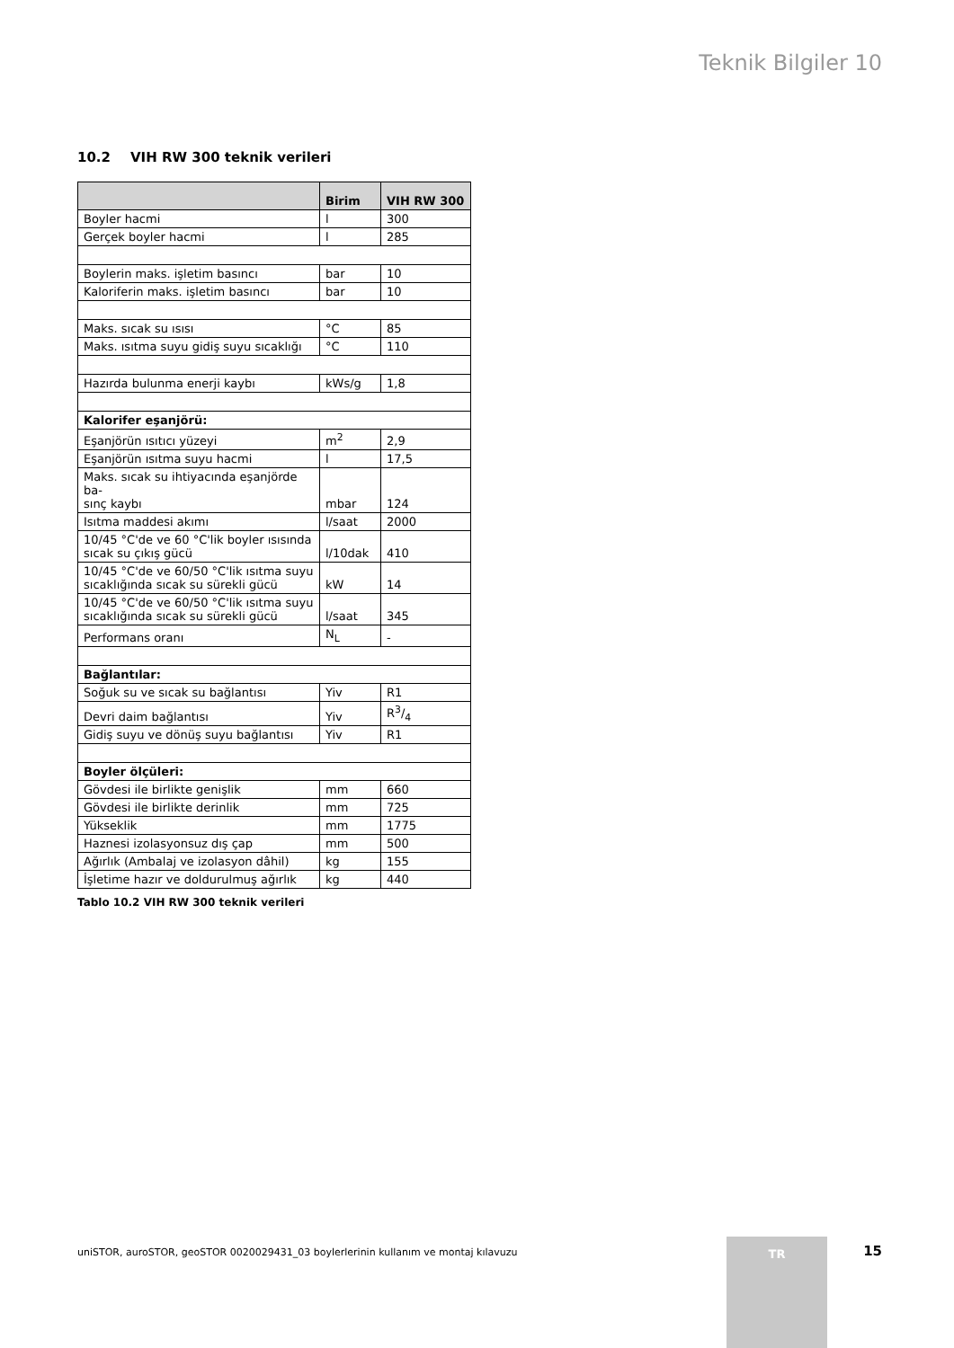Teknik Bilgiler 10
10.2 VIH RW 300 teknik verileri
| | Birim | VIH RW 300 |
| --- | --- | --- |
| Boyler hacmi | l | 300 |
| Gerçek boyler hacmi | l | 285 |
| Boylerin maks. işletim basıncı | bar | 10 |
| Kaloriferin maks. işletim basıncı | bar | 10 |
| Maks. sıcak su ısısı | °C | 85 |
| Maks. ısıtma suyu gidiş suyu sıcaklığı | °C | 110 |
| Hazırda bulunma enerji kaybı | kWs/g | 1,8 |
| Kalorifer eşanjörü: | | |
| Eşanjörün ısıtıcı yüzeyi | m<sup>2</sup> | 2,9 |
| Eşanjörün ısıtma suyu hacmi | l | 17,5 |
| Maks. sıcak su ihtiyacında eşanjörde ba- sınç kaybı | mbar | 124 |
| Isıtma maddesi akımı | l/saat | 2000 |
| 10/45 °C'de ve 60 °C'lik boyler ısısında sıcak su çıkış gücü | l/10dak | 410 |
| 10/45 °C'de ve 60/50 °C'lik ısıtma suyu sıcaklığında sıcak su sürekli gücü | kW | 14 |
| 10/45 °C'de ve 60/50 °C'lik ısıtma suyu sıcaklığında sıcak su sürekli gücü | l/saat | 345 |
| Performans oranı | N<sub>L</sub> | - |
| Bağlantılar: | | |
| Soğuk su ve sıcak su bağlantısı | Yiv | R1 |
| Devri daim bağlantısı | Yiv | R3/4 |
| Gidiş suyu ve dönüş suyu bağlantısı | Yiv | R1 |
| Boyler ölçüleri: | | |
| Gövdesi ile birlikte genişlik | mm | 660 |
| Gövdesi ile birlikte derinlik | mm | 725 |
| Yükseklik | mm | 1775 |
| Haznesi izolasyonsuz dış çap | mm | 500 |
| Ağırlık (Ambalaj ve izolasyon dâhil) | kg | 155 |
| İşletime hazır ve doldurulmuş ağırlık | kg | 440 |
Tablo 10.2 VIH RW 300 teknik verileri
uniSTOR, auroSTOR, geoSTOR 0020029431_03 boylerlerinin kullanım ve montaj kılavuzu
TR 15